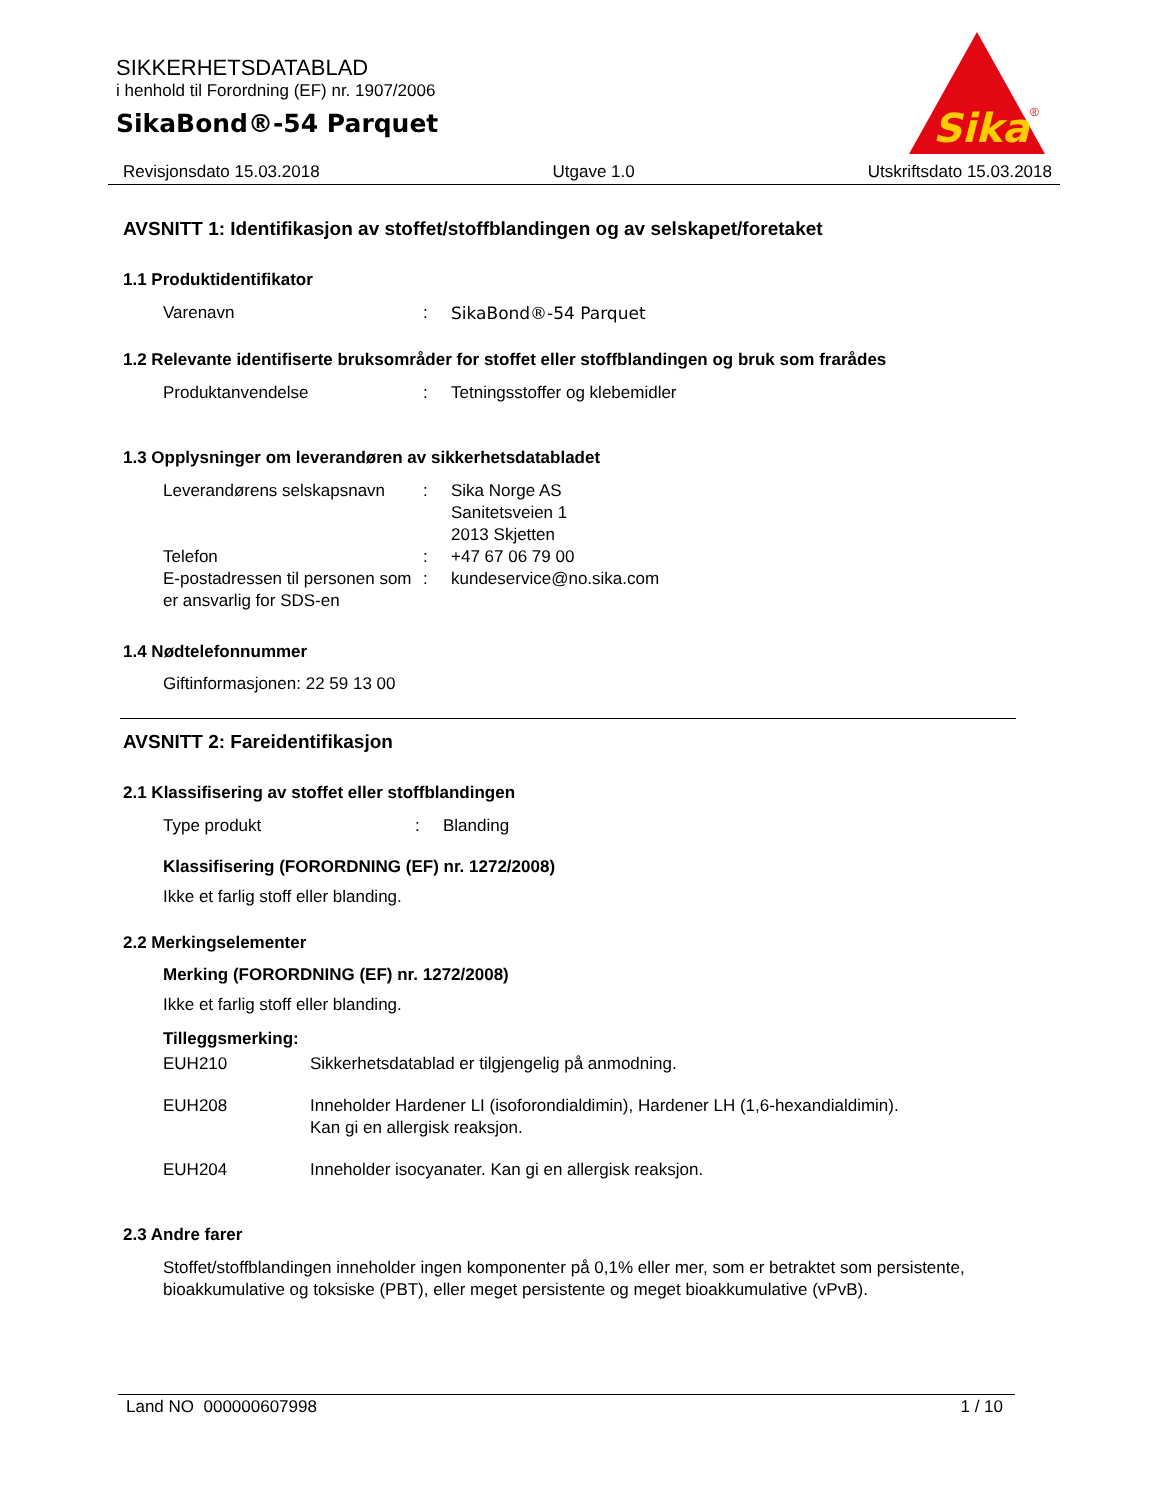SIKKERHETSDATABLAD
i henhold til Forordning (EF) nr. 1907/2006
SikaBond®-54 Parquet
Sika
®
Revisjonsdato 15.03.2018 Utgave 1.0 Utskriftsdato 15.03.2018
AVSNITT 1: Identifikasjon av stoffet/stoffblandingen og av selskapet/foretaket
1.1 Produktidentifikator
Varenavn : SikaBond®-54 Parquet
1.2 Relevante identifiserte bruksområder for stoffet eller stoffblandingen og bruk som frarådes
Produktanvendelse : Tetningsstoffer og klebemidler
1.3 Opplysninger om leverandøren av sikkerhetsdatabladet
Leverandørens selskapsnavn
: Sika Norge AS
Sanitetsveien 1
2013 Skjetten
Telefon : +47 67 06 79 00
E-postadressen til personen som er ansvarlig for SDS-en
: kundeservice@no.sika.com
1.4 Nødtelefonnummer
Giftinformasjonen: 22 59 13 00
AVSNITT 2: Fareidentifikasjon
2.1 Klassifisering av stoffet eller stoffblandingen
Type produkt : Blanding
Klassifisering (FORORDNING (EF) nr. 1272/2008)
Ikke et farlig stoff eller blanding.
2.2 Merkingselementer
Merking (FORORDNING (EF) nr. 1272/2008)
Ikke et farlig stoff eller blanding.
Tilleggsmerking:
EUH210 Sikkerhetsdatablad er tilgjengelig på anmodning.
EUH208 Inneholder Hardener LI (isoforondialdimin), Hardener LH (1,6-hexandialdimin).
Kan gi en allergisk reaksjon.
EUH204 Inneholder isocyanater. Kan gi en allergisk reaksjon.
2.3 Andre farer
Stoffet/stoffblandingen inneholder ingen komponenter på 0,1% eller mer, som er betraktet som persistente, bioakkumulative og toksiske (PBT), eller meget persistente og meget bioakkumulative (vPvB).
Land NO 000000607998 1 / 10